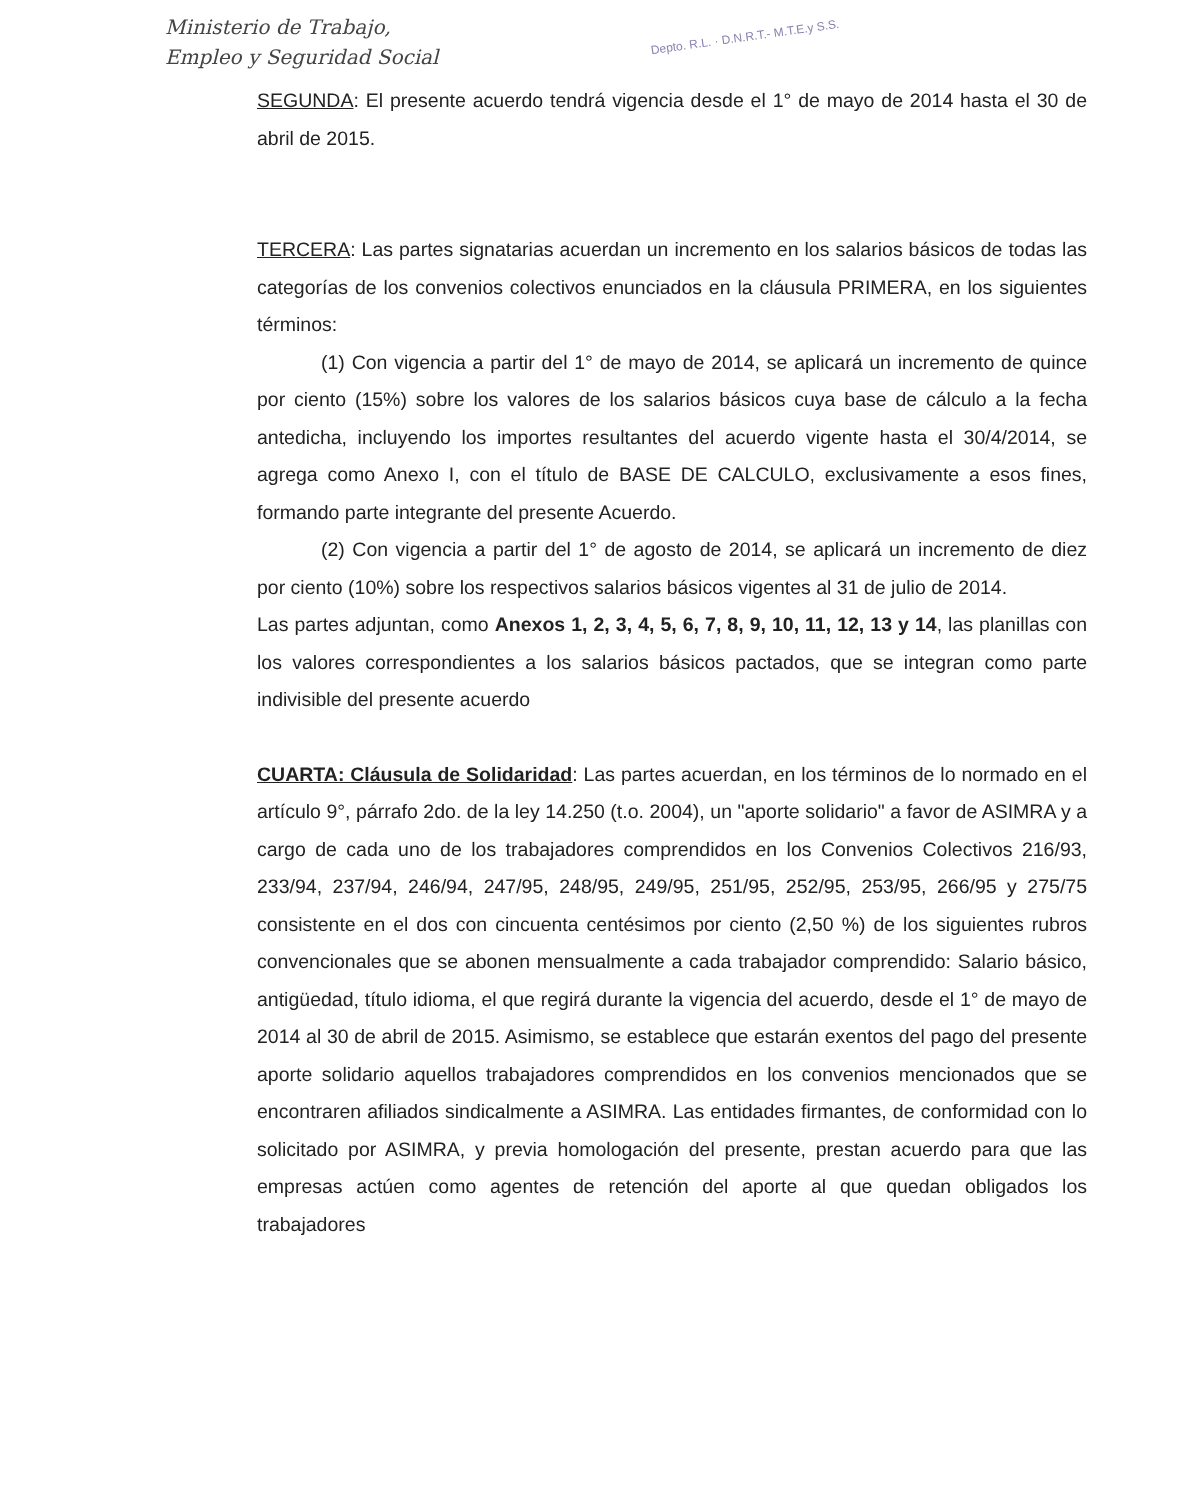Ministerio de Trabajo,
Empleo y Seguridad Social
Depto. R.L. · D.N.R.T.- M.T.E.y S.S.
SEGUNDA: El presente acuerdo tendrá vigencia desde el 1° de mayo de 2014 hasta el 30 de abril de 2015.
TERCERA: Las partes signatarias acuerdan un incremento en los salarios básicos de todas las categorías de los convenios colectivos enunciados en la cláusula PRIMERA, en los siguientes términos:
(1) Con vigencia a partir del 1° de mayo de 2014, se aplicará un incremento de quince por ciento (15%) sobre los valores de los salarios básicos cuya base de cálculo a la fecha antedicha, incluyendo los importes resultantes del acuerdo vigente hasta el 30/4/2014, se agrega como Anexo I, con el título de BASE DE CALCULO, exclusivamente a esos fines, formando parte integrante del presente Acuerdo.
(2) Con vigencia a partir del 1° de agosto de 2014, se aplicará un incremento de diez por ciento (10%) sobre los respectivos salarios básicos vigentes al 31 de julio de 2014.
Las partes adjuntan, como Anexos 1, 2, 3, 4, 5, 6, 7, 8, 9, 10, 11, 12, 13 y 14, las planillas con los valores correspondientes a los salarios básicos pactados, que se integran como parte indivisible del presente acuerdo
CUARTA: Cláusula de Solidaridad: Las partes acuerdan, en los términos de lo normado en el artículo 9°, párrafo 2do. de la ley 14.250 (t.o. 2004), un "aporte solidario" a favor de ASIMRA y a cargo de cada uno de los trabajadores comprendidos en los Convenios Colectivos 216/93, 233/94, 237/94, 246/94, 247/95, 248/95, 249/95, 251/95, 252/95, 253/95, 266/95 y 275/75 consistente en el dos con cincuenta centésimos por ciento (2,50 %) de los siguientes rubros convencionales que se abonen mensualmente a cada trabajador comprendido: Salario básico, antigüedad, título idioma, el que regirá durante la vigencia del acuerdo, desde el 1° de mayo de 2014 al 30 de abril de 2015. Asimismo, se establece que estarán exentos del pago del presente aporte solidario aquellos trabajadores comprendidos en los convenios mencionados que se encontraren afiliados sindicalmente a ASIMRA. Las entidades firmantes, de conformidad con lo solicitado por ASIMRA, y previa homologación del presente, prestan acuerdo para que las empresas actúen como agentes de retención del aporte al que quedan obligados los trabajadores